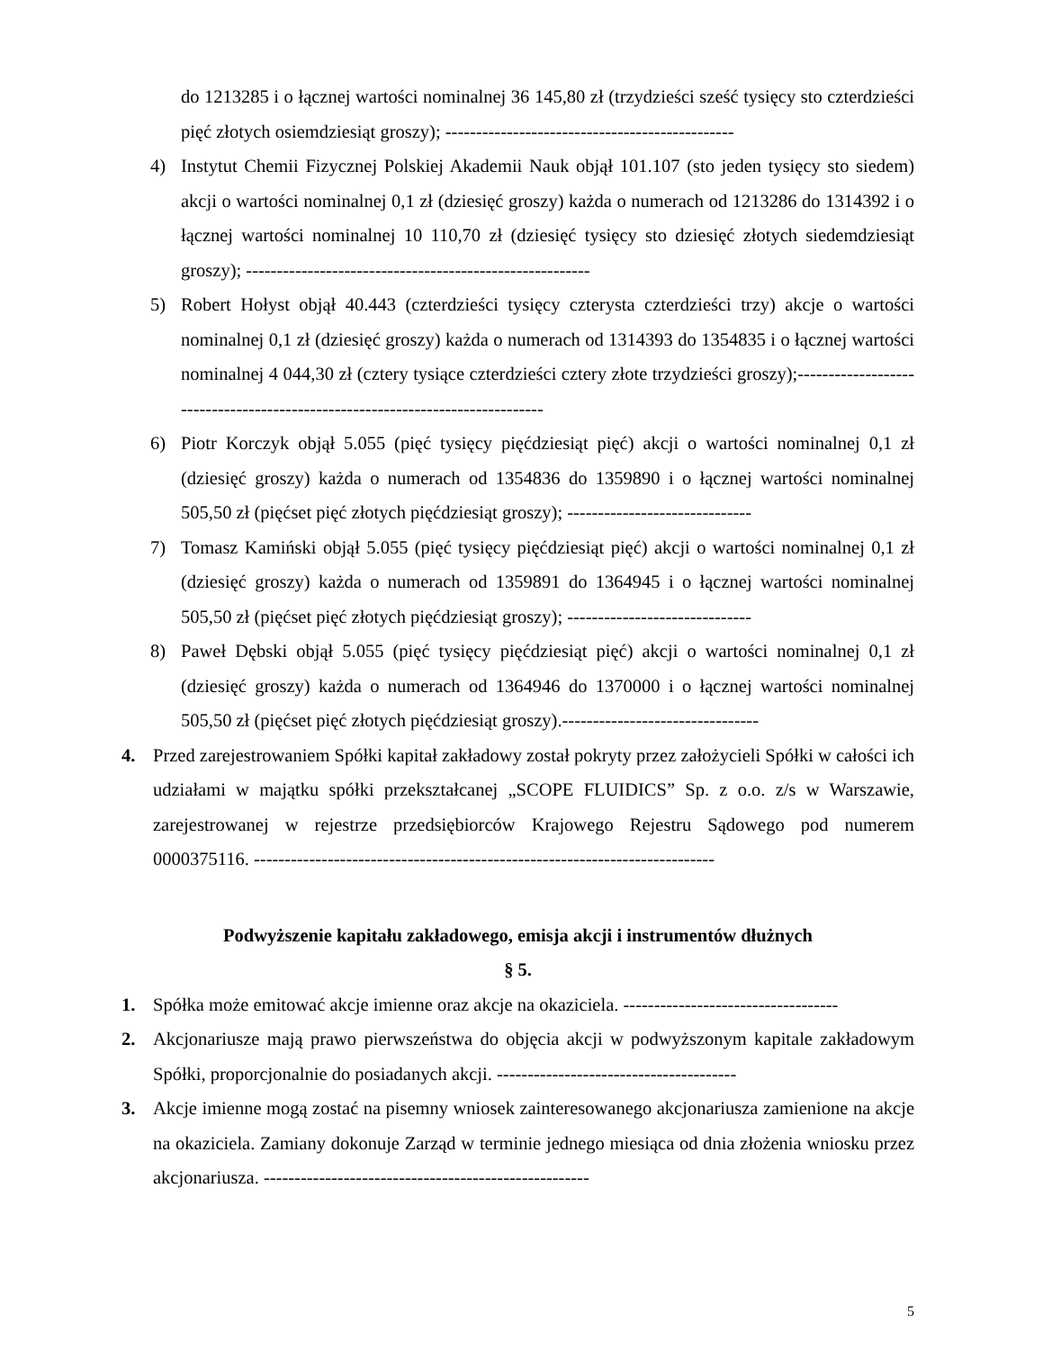do 1213285 i o łącznej wartości nominalnej 36 145,80 zł (trzydzieści sześć tysięcy sto czterdzieści pięć złotych osiemdziesiąt groszy); -----------------------------------------------
4) Instytut Chemii Fizycznej Polskiej Akademii Nauk objął 101.107 (sto jeden tysięcy sto siedem) akcji o wartości nominalnej 0,1 zł (dziesięć groszy) każda o numerach od 1213286 do 1314392 i o łącznej wartości nominalnej 10 110,70 zł (dziesięć tysięcy sto dziesięć złotych siedemdziesiąt groszy); --------------------------------------------------------
5) Robert Hołyst objął 40.443 (czterdzieści tysięcy czterysta czterdzieści trzy) akcje o wartości nominalnej 0,1 zł (dziesięć groszy) każda o numerach od 1314393 do 1354835 i o łącznej wartości nominalnej 4 044,30 zł (cztery tysiące czterdzieści cztery złote trzydzieści groszy);------------------------------------------------------------------------------
6) Piotr Korczyk objął 5.055 (pięć tysięcy pięćdziesiąt pięć) akcji o wartości nominalnej 0,1 zł (dziesięć groszy) każda o numerach od 1354836 do 1359890 i o łącznej wartości nominalnej 505,50 zł (pięćset pięć złotych pięćdziesiąt groszy); ------------------------------
7) Tomasz Kamiński objął 5.055 (pięć tysięcy pięćdziesiąt pięć) akcji o wartości nominalnej 0,1 zł (dziesięć groszy) każda o numerach od 1359891 do 1364945 i o łącznej wartości nominalnej 505,50 zł (pięćset pięć złotych pięćdziesiąt groszy); ------------------------------
8) Paweł Dębski objął 5.055 (pięć tysięcy pięćdziesiąt pięć) akcji o wartości nominalnej 0,1 zł (dziesięć groszy) każda o numerach od 1364946 do 1370000 i o łącznej wartości nominalnej 505,50 zł (pięćset pięć złotych pięćdziesiąt groszy).--------------------------------
4. Przed zarejestrowaniem Spółki kapitał zakładowy został pokryty przez założycieli Spółki w całości ich udziałami w majątku spółki przekształcanej „SCOPE FLUIDICS” Sp. z o.o. z/s w Warszawie, zarejestrowanej w rejestrze przedsiębiorców Krajowego Rejestru Sądowego pod numerem 0000375116. ---------------------------------------------------------------------------
Podwyższenie kapitału zakładowego, emisja akcji i instrumentów dłużnych
§ 5.
1. Spółka może emitować akcje imienne oraz akcje na okaziciela. -----------------------------------
2. Akcjonariusze mają prawo pierwszeństwa do objęcia akcji w podwyższonym kapitale zakładowym Spółki, proporcjonalnie do posiadanych akcji. ---------------------------------------
3. Akcje imienne mogą zostać na pisemny wniosek zainteresowanego akcjonariusza zamienione na akcje na okaziciela. Zamiany dokonuje Zarząd w terminie jednego miesiąca od dnia złożenia wniosku przez akcjonariusza. -----------------------------------------------------
5